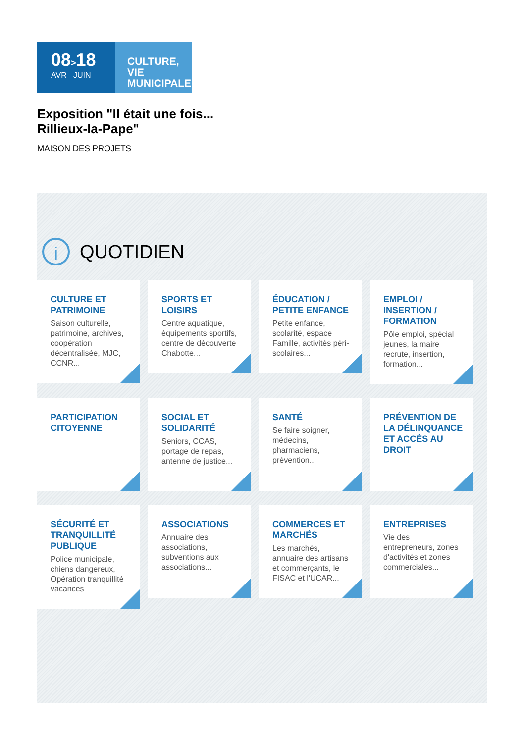08>18
AVR JUIN
CULTURE, VIE MUNICIPALE
Exposition "Il était une fois...
Rillieux-la-Pape"
MAISON DES PROJETS
i
QUOTIDIEN
CULTURE ET PATRIMOINE
Saison culturelle, patrimoine, archives, coopération décentralisée, MJC, CCNR...
SPORTS ET LOISIRS
Centre aquatique, équipements sportifs, centre de découverte Chabotte...
ÉDUCATION / PETITE ENFANCE
Petite enfance, scolarité, espace Famille, activités péri-scolaires...
EMPLOI / INSERTION / FORMATION
Pôle emploi, spécial jeunes, la maire recrute, insertion, formation...
PARTICIPATION CITOYENNE
SOCIAL ET SOLIDARITÉ
Seniors, CCAS, portage de repas, antenne de justice...
SANTÉ
Se faire soigner, médecins, pharmaciens, prévention...
PRÉVENTION DE LA DÉLINQUANCE ET ACCÈS AU DROIT
SÉCURITÉ ET TRANQUILLITÉ PUBLIQUE
Police municipale, chiens dangereux, Opération tranquillité vacances
ASSOCIATIONS
Annuaire des associations, subventions aux associations...
COMMERCES ET MARCHÉS
Les marchés, annuaire des artisans et commerçants, le FISAC et l'UCAR...
ENTREPRISES
Vie des entrepreneurs, zones d'activités et zones commerciales...